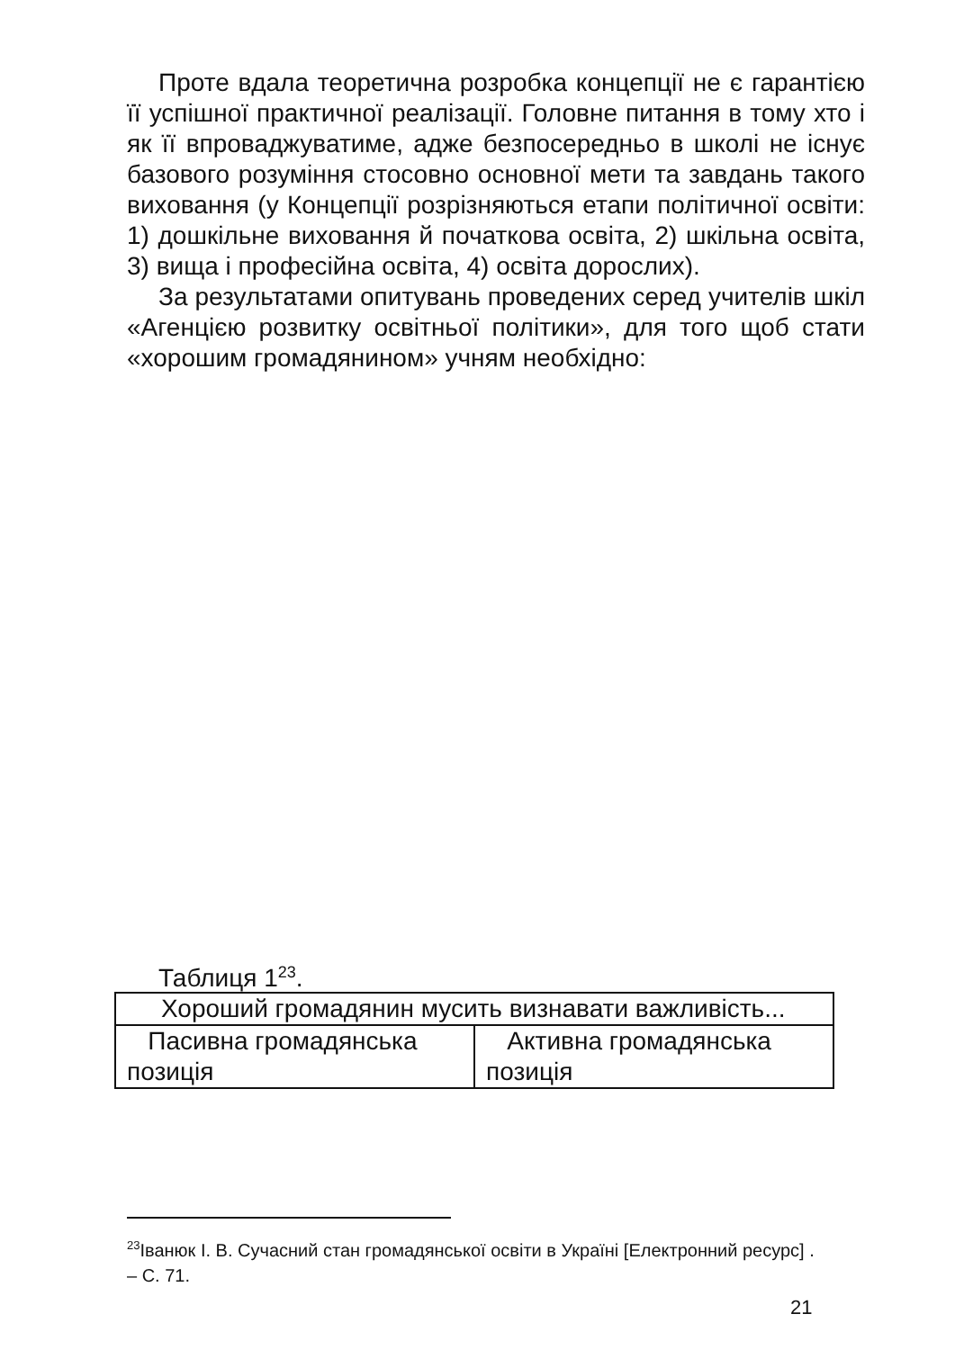Проте вдала теоретична розробка концепції не є гарантією її успішної практичної реалізації. Головне питання в тому хто і як її впроваджуватиме, адже безпосередньо в школі не існує базового розуміння стосовно основної мети та завдань такого виховання (у Концепції розрізняються етапи політичної освіти: 1) дошкільне виховання й початкова освіта, 2) шкільна освіта, 3) вища і професійна освіта, 4) освіта дорослих).
За результатами опитувань проведених серед учителів шкіл «Агенцією розвитку освітньої політики», для того щоб стати «хорошим громадянином» учням необхідно:
Таблиця 1<sup>23</sup>.
| Хороший громадянин мусить визнавати важливість... | |
| Пасивна громадянська позиція | Активна громадянська позиція |
<sup>23</sup> Іванюк І. В. Сучасний стан громадянської освіти в Україні [Електронний ресурс] . – С. 71.
21